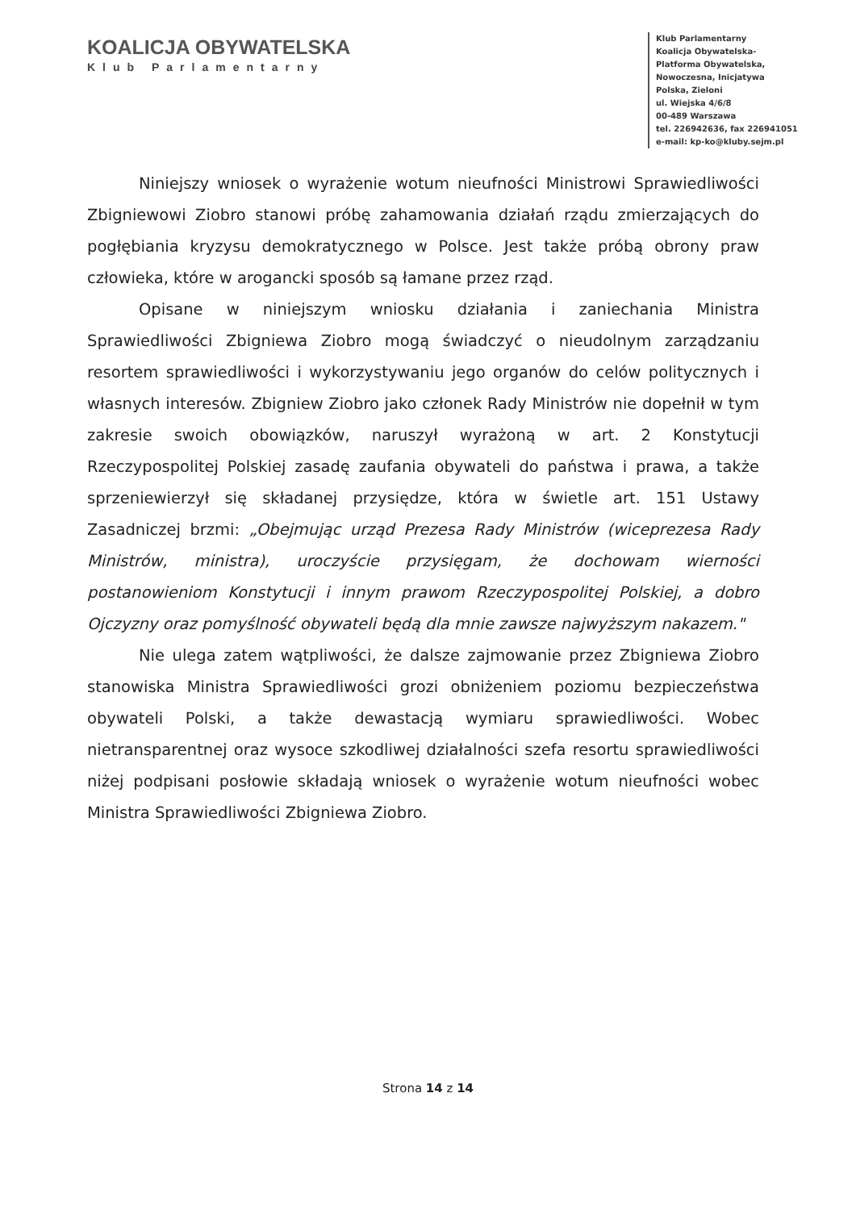KOALICJA OBYWATELSKA
Klub Parlamentarny
Klub Parlamentarny
Koalicja Obywatelska-
Platforma Obywatelska,
Nowoczesna, Inicjatywa
Polska, Zieloni
ul. Wiejska 4/6/8
00-489 Warszawa
tel. 226942636, fax 226941051
e-mail: kp-ko@kluby.sejm.pl
Niniejszy wniosek o wyrażenie wotum nieufności Ministrowi Sprawiedliwości Zbigniewowi Ziobro stanowi próbę zahamowania działań rządu zmierzających do pogłębiania kryzysu demokratycznego w Polsce. Jest także próbą obrony praw człowieka, które w arogancki sposób są łamane przez rząd.
Opisane w niniejszym wniosku działania i zaniechania Ministra Sprawiedliwości Zbigniewa Ziobro mogą świadczyć o nieudolnym zarządzaniu resortem sprawiedliwości i wykorzystywaniu jego organów do celów politycznych i własnych interesów. Zbigniew Ziobro jako członek Rady Ministrów nie dopełnił w tym zakresie swoich obowiązków, naruszył wyrażoną w art. 2 Konstytucji Rzeczypospolitej Polskiej zasadę zaufania obywateli do państwa i prawa, a także sprzeniewierzył się składanej przysiędze, która w świetle art. 151 Ustawy Zasadniczej brzmi: „Obejmując urząd Prezesa Rady Ministrów (wiceprezesa Rady Ministrów, ministra), uroczyście przysięgam, że dochowam wierności postanowieniom Konstytucji i innym prawom Rzeczypospolitej Polskiej, a dobro Ojczyzny oraz pomyślność obywateli będą dla mnie zawsze najwyższym nakazem."
Nie ulega zatem wątpliwości, że dalsze zajmowanie przez Zbigniewa Ziobro stanowiska Ministra Sprawiedliwości grozi obniżeniem poziomu bezpieczeństwa obywateli Polski, a także dewastacją wymiaru sprawiedliwości. Wobec nietransparentnej oraz wysoce szkodliwej działalności szefa resortu sprawiedliwości niżej podpisani posłowie składają wniosek o wyrażenie wotum nieufności wobec Ministra Sprawiedliwości Zbigniewa Ziobro.
Strona 14 z 14